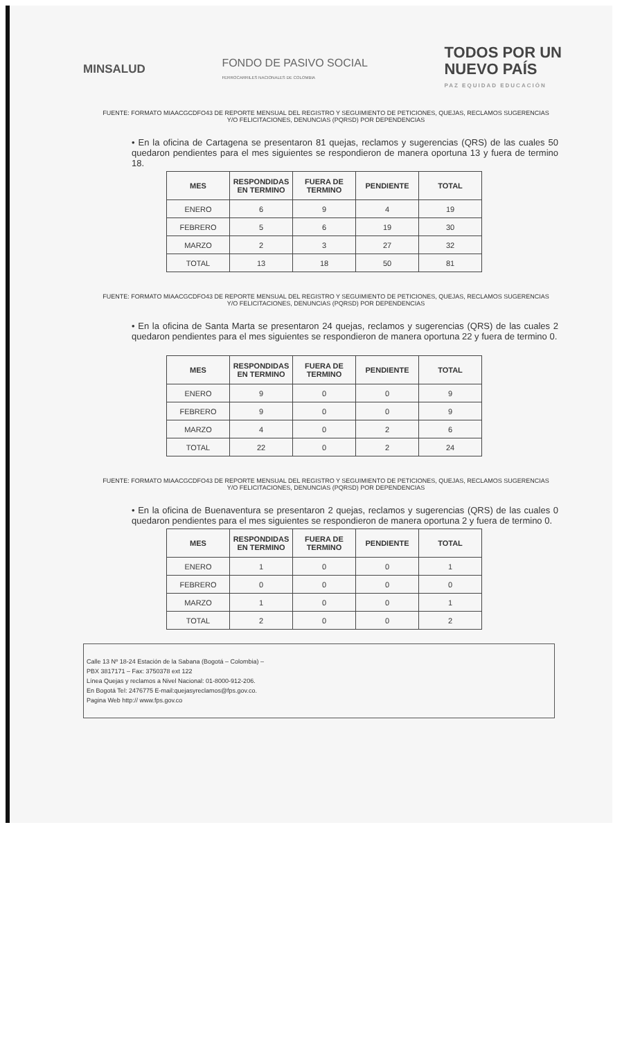MINSALUD
FONDO DE PASIVO SOCIAL
FERROCARRILES NACIONALES DE COLOMBIA
TODOS POR UN
NUEVO PAÍS
PAZ EQUIDAD EDUCACIÓN
FUENTE: FORMATO MIAACGCDFO43 DE REPORTE MENSUAL DEL REGISTRO Y SEGUIMIENTO DE PETICIONES, QUEJAS, RECLAMOS SUGERENCIAS Y/O FELICITACIONES, DENUNCIAS (PQRSD) POR DEPENDENCIAS
• En la oficina de Cartagena se presentaron 81 quejas, reclamos y sugerencias (QRS) de las cuales 50 quedaron pendientes para el mes siguientes se respondieron de manera oportuna 13 y fuera de termino 18.
| MES | RESPONDIDAS EN TERMINO | FUERA DE TERMINO | PENDIENTE | TOTAL |
| --- | --- | --- | --- | --- |
| ENERO | 6 | 9 | 4 | 19 |
| FEBRERO | 5 | 6 | 19 | 30 |
| MARZO | 2 | 3 | 27 | 32 |
| TOTAL | 13 | 18 | 50 | 81 |
FUENTE: FORMATO MIAACGCDFO43 DE REPORTE MENSUAL DEL REGISTRO Y SEGUIMIENTO DE PETICIONES, QUEJAS, RECLAMOS SUGERENCIAS Y/O FELICITACIONES, DENUNCIAS (PQRSD) POR DEPENDENCIAS
• En la oficina de Santa Marta se presentaron 24 quejas, reclamos y sugerencias (QRS) de las cuales 2 quedaron pendientes para el mes siguientes se respondieron de manera oportuna 22 y fuera de termino 0.
| MES | RESPONDIDAS EN TERMINO | FUERA DE TERMINO | PENDIENTE | TOTAL |
| --- | --- | --- | --- | --- |
| ENERO | 9 | 0 | 0 | 9 |
| FEBRERO | 9 | 0 | 0 | 9 |
| MARZO | 4 | 0 | 2 | 6 |
| TOTAL | 22 | 0 | 2 | 24 |
FUENTE: FORMATO MIAACGCDFO43 DE REPORTE MENSUAL DEL REGISTRO Y SEGUIMIENTO DE PETICIONES, QUEJAS, RECLAMOS SUGERENCIAS Y/O FELICITACIONES, DENUNCIAS (PQRSD) POR DEPENDENCIAS
• En la oficina de Buenaventura se presentaron 2 quejas, reclamos y sugerencias (QRS) de las cuales 0 quedaron pendientes para el mes siguientes se respondieron de manera oportuna 2 y fuera de termino 0.
| MES | RESPONDIDAS EN TERMINO | FUERA DE TERMINO | PENDIENTE | TOTAL |
| --- | --- | --- | --- | --- |
| ENERO | 1 | 0 | 0 | 1 |
| FEBRERO | 0 | 0 | 0 | 0 |
| MARZO | 1 | 0 | 0 | 1 |
| TOTAL | 2 | 0 | 0 | 2 |
Calle 13 Nº 18-24 Estación de la Sabana (Bogotá – Colombia) –
PBX 3817171 – Fax: 3750378 ext 122
Línea Quejas y reclamos a Nivel Nacional: 01-8000-912-206.
En Bogotá Tel: 2476775 E-mail:quejasyreclamos@fps.gov.co.
Pagina Web http:// www.fps.gov.co